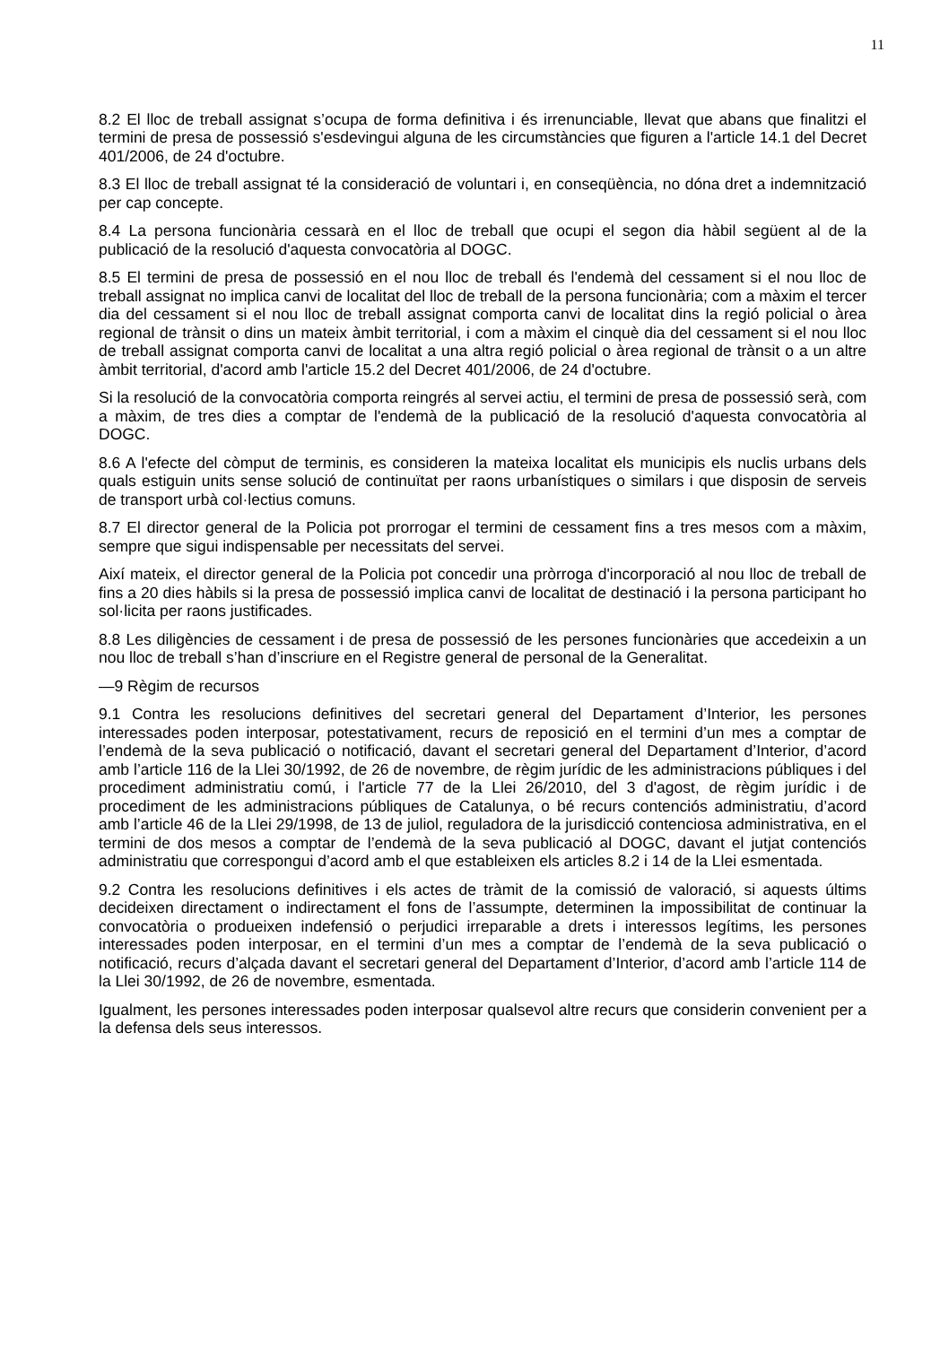11
8.2 El lloc de treball assignat s’ocupa de forma definitiva i és irrenunciable, llevat que abans que finalitzi el termini de presa de possessió s'esdevingui alguna de les circumstàncies que figuren a l'article 14.1 del Decret 401/2006, de 24 d'octubre.
8.3 El lloc de treball assignat té la consideració de voluntari i, en conseqüència, no dóna dret a indemnització per cap concepte.
8.4 La persona funcionària cessarà en el lloc de treball que ocupi el segon dia hàbil següent al de la publicació de la resolució d'aquesta convocatòria al DOGC.
8.5 El termini de presa de possessió en el nou lloc de treball és l'endemà del cessament si el nou lloc de treball assignat no implica canvi de localitat del lloc de treball de la persona funcionària; com a màxim el tercer dia del cessament si el nou lloc de treball assignat comporta canvi de localitat dins la regió policial o àrea regional de trànsit o dins un mateix àmbit territorial, i com a màxim el cinquè dia del cessament si el nou lloc de treball assignat comporta canvi de localitat a una altra regió policial o àrea regional de trànsit o a un altre àmbit territorial, d'acord amb l'article 15.2 del Decret 401/2006, de 24 d'octubre.
Si la resolució de la convocatòria comporta reingrés al servei actiu, el termini de presa de possessió serà, com a màxim, de tres dies a comptar de l'endemà de la publicació de la resolució d'aquesta convocatòria al DOGC.
8.6 A l'efecte del còmput de terminis, es consideren la mateixa localitat els municipis els nuclis urbans dels quals estiguin units sense solució de continuïtat per raons urbanístiques o similars i que disposin de serveis de transport urbà col·lectius comuns.
8.7 El director general de la Policia pot prorrogar el termini de cessament fins a tres mesos com a màxim, sempre que sigui indispensable per necessitats del servei.
Així mateix, el director general de la Policia pot concedir una pròrroga d'incorporació al nou lloc de treball de fins a 20 dies hàbils si la presa de possessió implica canvi de localitat de destinació i la persona participant ho sol·licita per raons justificades.
8.8 Les diligències de cessament i de presa de possessió de les persones funcionàries que accedeixin a un nou lloc de treball s’han d’inscriure en el Registre general de personal de la Generalitat.
—9 Règim de recursos
9.1 Contra les resolucions definitives del secretari general del Departament d’Interior, les persones interessades poden interposar, potestativament, recurs de reposició en el termini d’un mes a comptar de l’endemà de la seva publicació o notificació, davant el secretari general del Departament d’Interior, d’acord amb l’article 116 de la Llei 30/1992, de 26 de novembre, de règim jurídic de les administracions públiques i del procediment administratiu comú, i l'article 77 de la Llei 26/2010, del 3 d'agost, de règim jurídic i de procediment de les administracions públiques de Catalunya, o bé recurs contenciós administratiu, d’acord amb l’article 46 de la Llei 29/1998, de 13 de juliol, reguladora de la jurisdicció contenciosa administrativa, en el termini de dos mesos a comptar de l’endemà de la seva publicació al DOGC, davant el jutjat contenciós administratiu que correspongui d’acord amb el que estableixen els articles 8.2 i 14 de la Llei esmentada.
9.2 Contra les resolucions definitives i els actes de tràmit de la comissió de valoració, si aquests últims decideixen directament o indirectament el fons de l’assumpte, determinen la impossibilitat de continuar la convocatòria o produeixen indefensió o perjudici irreparable a drets i interessos legítims, les persones interessades poden interposar, en el termini d’un mes a comptar de l’endemà de la seva publicació o notificació, recurs d’alçada davant el secretari general del Departament d’Interior, d’acord amb l’article 114 de la Llei 30/1992, de 26 de novembre, esmentada.
Igualment, les persones interessades poden interposar qualsevol altre recurs que considerin convenient per a la defensa dels seus interessos.